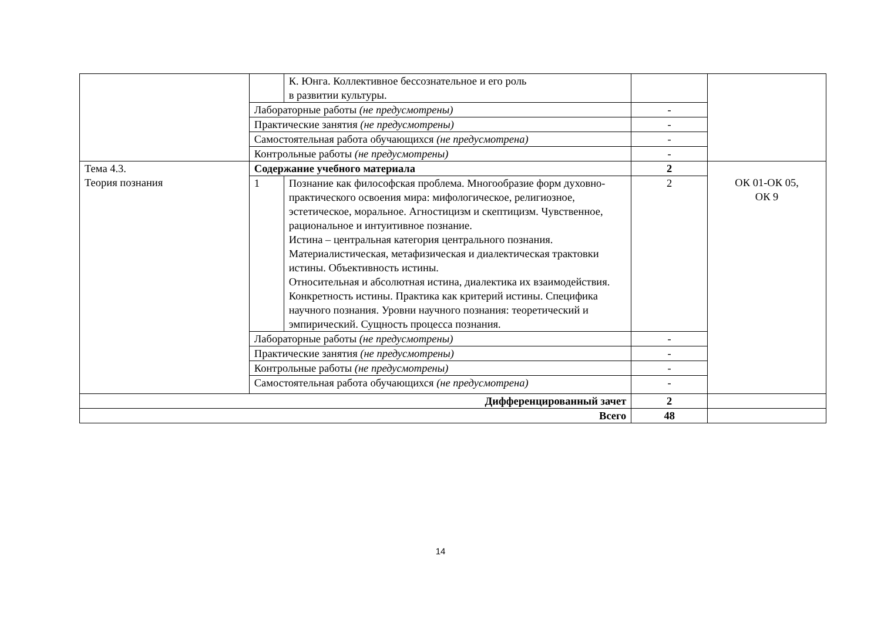| | | К. Юнга. Коллективное бессознательное и его роль в развитии культуры. | | |
| | Лабораторные работы (не предусмотрены) | | - | |
| | Практические занятия (не предусмотрены) | | - | |
| | Самостоятельная работа обучающихся (не предусмотрена) | | - | |
| | Контрольные работы (не предусмотрены) | | - | |
| Тема 4.3. Теория познания | Содержание учебного материала | | 2 | ОК 01-ОК 05, ОК 9 |
| | 1 | Познание как философская проблема. Многообразие форм духовно-практического освоения мира: мифологическое, религиозное, эстетическое, моральное. Агностицизм и скептицизм. Чувственное, рациональное и интуитивное познание. Истина – центральная категория центрального познания. Материалистическая, метафизическая и диалектическая трактовки истины. Объективность истины. Относительная и абсолютная истина, диалектика их взаимодействия. Конкретность истины. Практика как критерий истины. Специфика научного познания. Уровни научного познания: теоретический и эмпирический. Сущность процесса познания. | 2 | |
| | Лабораторные работы (не предусмотрены) | | - | |
| | Практические занятия (не предусмотрены) | | - | |
| | Контрольные работы (не предусмотрены) | | - | |
| | Самостоятельная работа обучающихся (не предусмотрена) | | - | |
| Дифференцированный зачет | | | 2 | |
| Всего | | | 48 | |
14